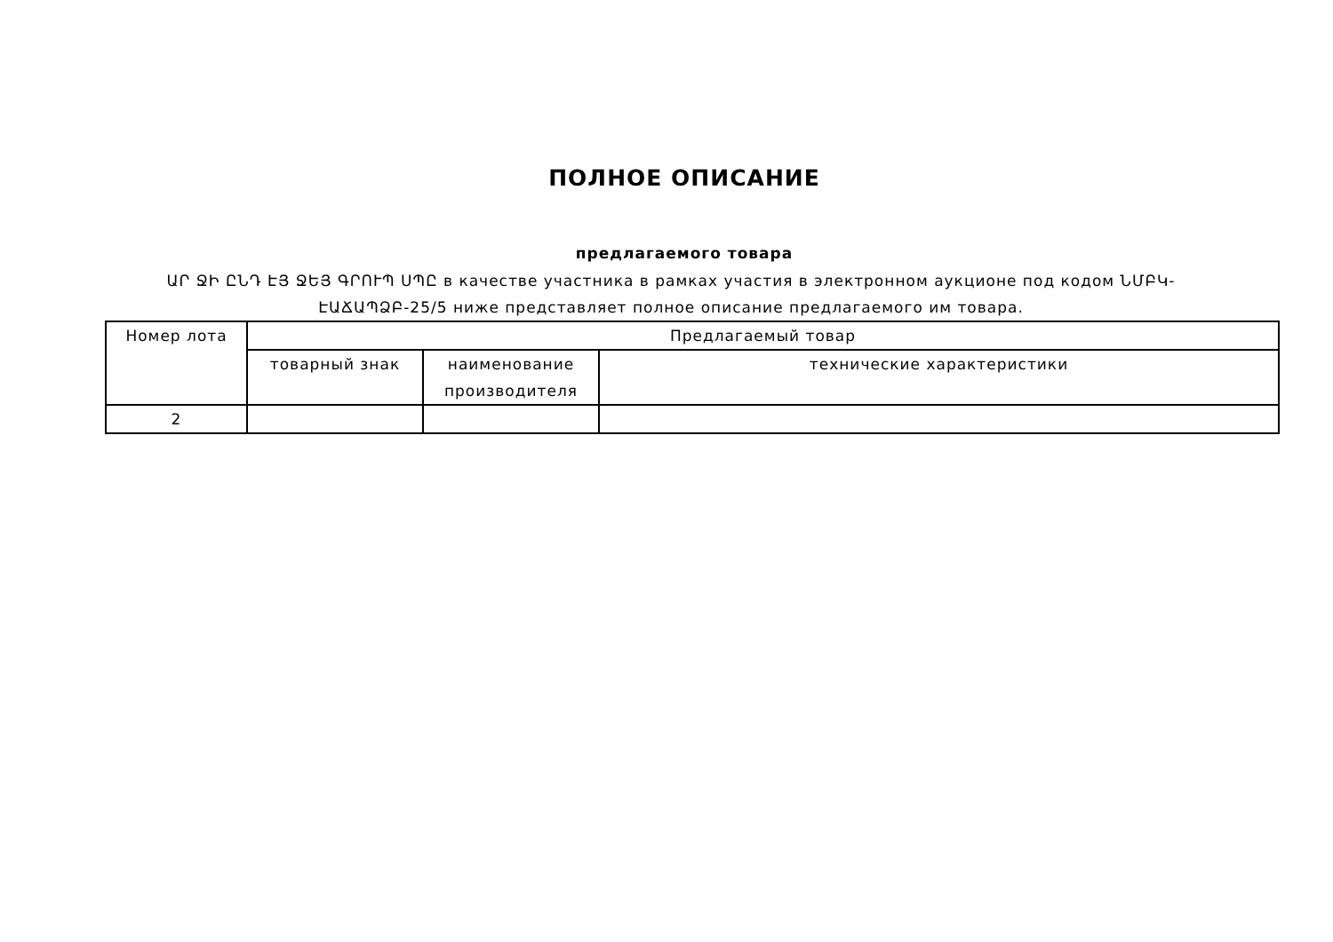ПОЛНОЕ ОПИСАНИЕ
предлагаемого товара
ԱՐ ՋԻ ԸՆԴ ԷՅ ՋԵՅ ԳՐՈՒՊ ՍՊԸ в качестве участника в рамках участия в электронном аукционе под кодом ՆՄԲԿ-ԷԱՃԱՊՁԲ-25/5 ниже представляет полное описание предлагаемого им товара.
| Номер лота | Предлагаемый товар | | |
| --- | --- | --- | --- |
| | товарный знак | наименование производителя | технические характеристики |
| 2 | | | |